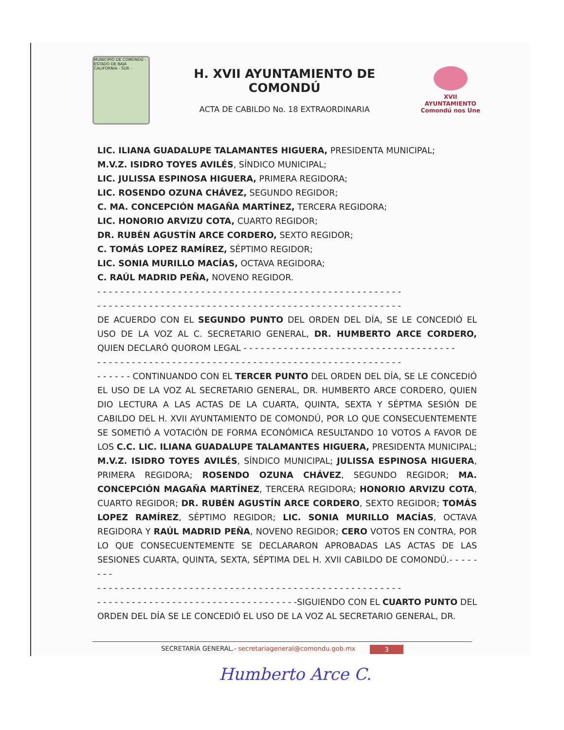MUNICIPIO DE COMONDÚ - ESTADO DE BAJA CALIFORNIA - SUR -
H. XVII AYUNTAMIENTO DE COMONDÚ
ACTA DE CABILDO No. 18 EXTRAORDINARIA
XVII AYUNTAMIENTO
Comondú nos Une
LIC. ILIANA GUADALUPE TALAMANTES HIGUERA, PRESIDENTA MUNICIPAL;
M.V.Z. ISIDRO TOYES AVILÉS, SÍNDICO MUNICIPAL;
LIC. JULISSA ESPINOSA HIGUERA, PRIMERA REGIDORA;
LIC. ROSENDO OZUNA CHÁVEZ, SEGUNDO REGIDOR;
C. MA. CONCEPCIÓN MAGAÑA MARTÍNEZ, TERCERA REGIDORA;
LIC. HONORIO ARVIZU COTA, CUARTO REGIDOR;
DR. RUBÉN AGUSTÍN ARCE CORDERO, SEXTO REGIDOR;
C. TOMÁS LOPEZ RAMÍREZ, SÉPTIMO REGIDOR;
LIC. SONIA MURILLO MACÍAS, OCTAVA REGIDORA;
C. RAÚL MADRID PEÑA, NOVENO REGIDOR.
- - - - - - - - - - - - - - - - - - - - - - - - - - - - - - - - - - - - - - - - - - - - - - - - - - - - -
- - - - - - - - - - - - - - - - - - - - - - - - - - - - - - - - - - - - - - - - - - - - - - - - - - - - -
DE ACUERDO CON EL SEGUNDO PUNTO DEL ORDEN DEL DÍA, SE LE CONCEDIÓ EL USO DE LA VOZ AL C. SECRETARIO GENERAL, DR. HUMBERTO ARCE CORDERO, QUIEN DECLARÓ QUOROM LEGAL - - - - - - - - - - - - - - - - - - - - - - - - - - - - - - - - - - - - -
- - - - - - - - - - - - - - - - - - - - - - - - - - - - - - - - - - - - - - - - - - - - - - - - - - - - -
- - - - - - CONTINUANDO CON EL TERCER PUNTO DEL ORDEN DEL DÍA, SE LE CONCEDIÓ EL USO DE LA VOZ AL SECRETARIO GENERAL, DR. HUMBERTO ARCE CORDERO, QUIEN DIO LECTURA A LAS ACTAS DE LA CUARTA, QUINTA, SEXTA Y SÉPTMA SESIÓN DE CABILDO DEL H. XVII AYUNTAMIENTO DE COMONDÚ, POR LO QUE CONSECUENTEMENTE SE SOMETIÓ A VOTACIÓN DE FORMA ECONÓMICA RESULTANDO 10 VOTOS A FAVOR DE LOS C.C. LIC. ILIANA GUADALUPE TALAMANTES HIGUERA, PRESIDENTA MUNICIPAL; M.V.Z. ISIDRO TOYES AVILÉS, SÍNDICO MUNICIPAL; JULISSA ESPINOSA HIGUERA, PRIMERA REGIDORA; ROSENDO OZUNA CHÁVEZ, SEGUNDO REGIDOR; MA. CONCEPCIÓN MAGAÑA MARTÍNEZ, TERCERA REGIDORA; HONORIO ARVIZU COTA, CUARTO REGIDOR; DR. RUBÉN AGUSTÍN ARCE CORDERO, SEXTO REGIDOR; TOMÁS LOPEZ RAMÍREZ, SÉPTIMO REGIDOR; LIC. SONIA MURILLO MACÍAS, OCTAVA REGIDORA Y RAÚL MADRID PEÑA, NOVENO REGIDOR; CERO VOTOS EN CONTRA, POR LO QUE CONSECUENTEMENTE SE DECLARARON APROBADAS LAS ACTAS DE LAS SESIONES CUARTA, QUINTA, SEXTA, SÉPTIMA DEL H. XVII CABILDO DE COMONDÚ.- - - - - - - -
- - - - - - - - - - - - - - - - - - - - - - - - - - - - - - - - - - - - - - - - - - - - - - - - - - - - -
- - - - - - - - - - - - - - - - - - - - - - - - - - - - - - - - - - -SIGUIENDO CON EL CUARTO PUNTO DEL ORDEN DEL DÍA SE LE CONCEDIÓ EL USO DE LA VOZ AL SECRETARIO GENERAL, DR.
SECRETARÍA GENERAL.- secretariageneral@comondu.gob.mx 3
Humberto Arce C.